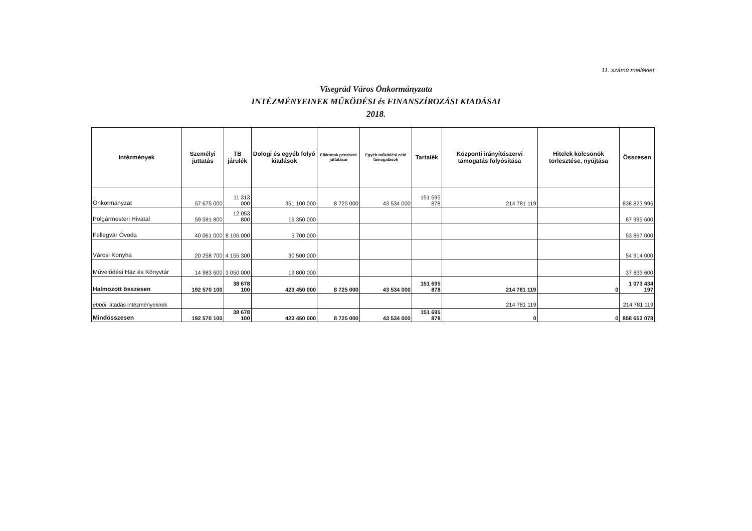11. számú melléklet
Visegrád Város Önkormányzata
INTÉZMÉNYEINEK MŰKÖDÉSI és FINANSZÍROZÁSI KIADÁSAI
2018.
| Intézmények | Személyi juttatás | TB járulék | Dologi és egyéb folyó kiadások | Ellátottak pénzbeni juttatásai | Egyéb működési célú támogatások | Tartalék | Központi irányítószervi támogatás folyósítása | Hitelek kölcsönök törlesztése, nyújtása | Összesen |
| --- | --- | --- | --- | --- | --- | --- | --- | --- | --- |
| Önkormányzat | 57 675 000 | 11 313 000 | 351 100 000 | 8 725 000 | 43 534 000 | 151 695 878 | 214 781 119 | | 838 823 996 |
| Polgármesteri Hivatal | 59 591 800 | 12 053 800 | 16 350 000 | | | | | | 87 995 600 |
| Fellegvár Óvoda | 40 061 000 | 8 106 000 | 5 700 000 | | | | | | 53 867 000 |
| Városi Konyha | 20 258 700 | 4 155 300 | 30 500 000 | | | | | | 54 914 000 |
| Művelődési Ház és Könyvtár | 14 983 600 | 3 050 000 | 19 800 000 | | | | | | 37 833 600 |
| Halmozott összesen | 192 570 100 | 38 678 100 | 423 450 000 | 8 725 000 | 43 534 000 | 151 695 878 | 214 781 119 | 0 | 1 073 434 197 |
| ebből : átadás intézményeknek | | | | | | | 214 781 119 | | 214 781 119 |
| Mindösszesen | 192 570 100 | 38 678 100 | 423 450 000 | 8 725 000 | 43 534 000 | 151 695 878 | 0 | 0 | 858 653 078 |